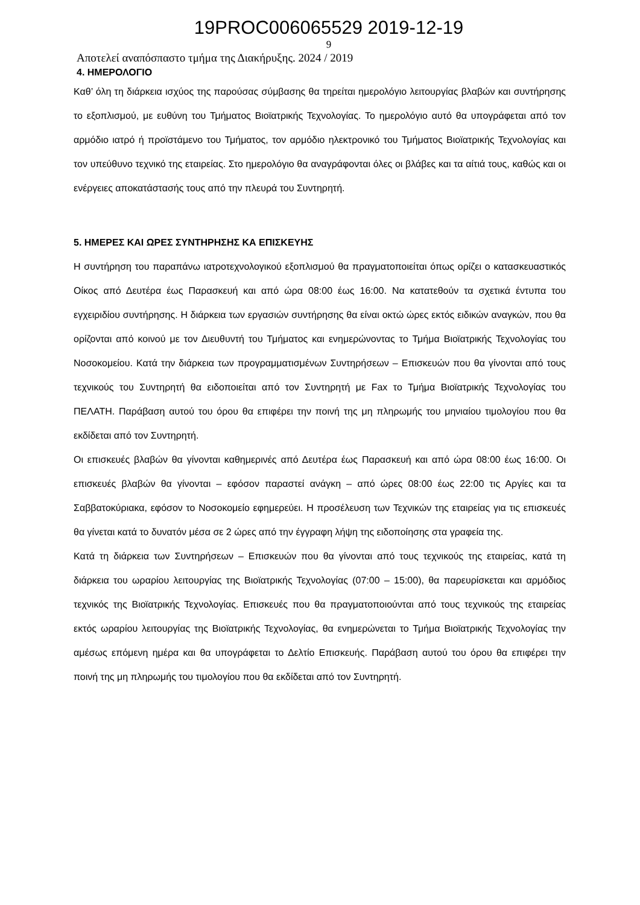19PROC006065529 2019-12-19
9
Αποτελεί αναπόσπαστο τμήμα της Διακήρυξης. 2024 / 2019
4. ΗΜΕΡΟΛΟΓΙΟ
Καθ’ όλη τη διάρκεια ισχύος της παρούσας σύμβασης θα τηρείται ημερολόγιο λειτουργίας βλαβών και συντήρησης το εξοπλισμού, με ευθύνη του Τμήματος Βιοϊατρικής Τεχνολογίας. Το ημερολόγιο αυτό θα υπογράφεται από τον αρμόδιο ιατρό ή προϊστάμενο του Τμήματος, τον αρμόδιο ηλεκτρονικό του Τμήματος Βιοϊατρικής Τεχνολογίας και τον υπεύθυνο τεχνικό της εταιρείας. Στο ημερολόγιο θα αναγράφονται όλες οι βλάβες και τα αίτιά τους, καθώς και οι ενέργειες αποκατάστασής τους από την πλευρά του Συντηρητή.
5. ΗΜΕΡΕΣ ΚΑΙ ΩΡΕΣ ΣΥΝΤΗΡΗΣΗΣ ΚΑ ΕΠΙΣΚΕΥΗΣ
Η συντήρηση του παραπάνω ιατροτεχνολογικού εξοπλισμού θα πραγματοποιείται όπως ορίζει ο κατασκευαστικός Οίκος από Δευτέρα έως Παρασκευή και από ώρα 08:00 έως 16:00. Να κατατεθούν τα σχετικά έντυπα του εγχειριδίου συντήρησης. Η διάρκεια των εργασιών συντήρησης θα είναι οκτώ ώρες εκτός ειδικών αναγκών, που θα ορίζονται από κοινού με τον Διευθυντή του Τμήματος και ενημερώνοντας το Τμήμα Βιοϊατρικής Τεχνολογίας του Νοσοκομείου. Κατά την διάρκεια των προγραμματισμένων Συντηρήσεων – Επισκευών που θα γίνονται από τους τεχνικούς του Συντηρητή θα ειδοποιείται από τον Συντηρητή με Fax το Τμήμα Βιοϊατρικής Τεχνολογίας του ΠΕΛΑΤΗ. Παράβαση αυτού του όρου θα επιφέρει την ποινή της μη πληρωμής του μηνιαίου τιμολογίου που θα εκδίδεται από τον Συντηρητή.
Οι επισκευές βλαβών θα γίνονται καθημερινές από Δευτέρα έως Παρασκευή και από ώρα 08:00 έως 16:00. Οι επισκευές βλαβών θα γίνονται – εφόσον παραστεί ανάγκη – από ώρες 08:00 έως 22:00 τις Αργίες και τα Σαββατοκύριακα, εφόσον το Νοσοκομείο εφημερεύει. Η προσέλευση των Τεχνικών της εταιρείας για τις επισκευές θα γίνεται κατά το δυνατόν μέσα σε 2 ώρες από την έγγραφη λήψη της ειδοποίησης στα γραφεία της.
Κατά τη διάρκεια των Συντηρήσεων – Επισκευών που θα γίνονται από τους τεχνικούς της εταιρείας, κατά τη διάρκεια του ωραρίου λειτουργίας της Βιοϊατρικής Τεχνολογίας (07:00 – 15:00), θα παρευρίσκεται και αρμόδιος τεχνικός της Βιοϊατρικής Τεχνολογίας. Επισκευές που θα πραγματοποιούνται από τους τεχνικούς της εταιρείας εκτός ωραρίου λειτουργίας της Βιοϊατρικής Τεχνολογίας, θα ενημερώνεται το Τμήμα Βιοϊατρικής Τεχνολογίας την αμέσως επόμενη ημέρα και θα υπογράφεται το Δελτίο Επισκευής. Παράβαση αυτού του όρου θα επιφέρει την ποινή της μη πληρωμής του τιμολογίου που θα εκδίδεται από τον Συντηρητή.